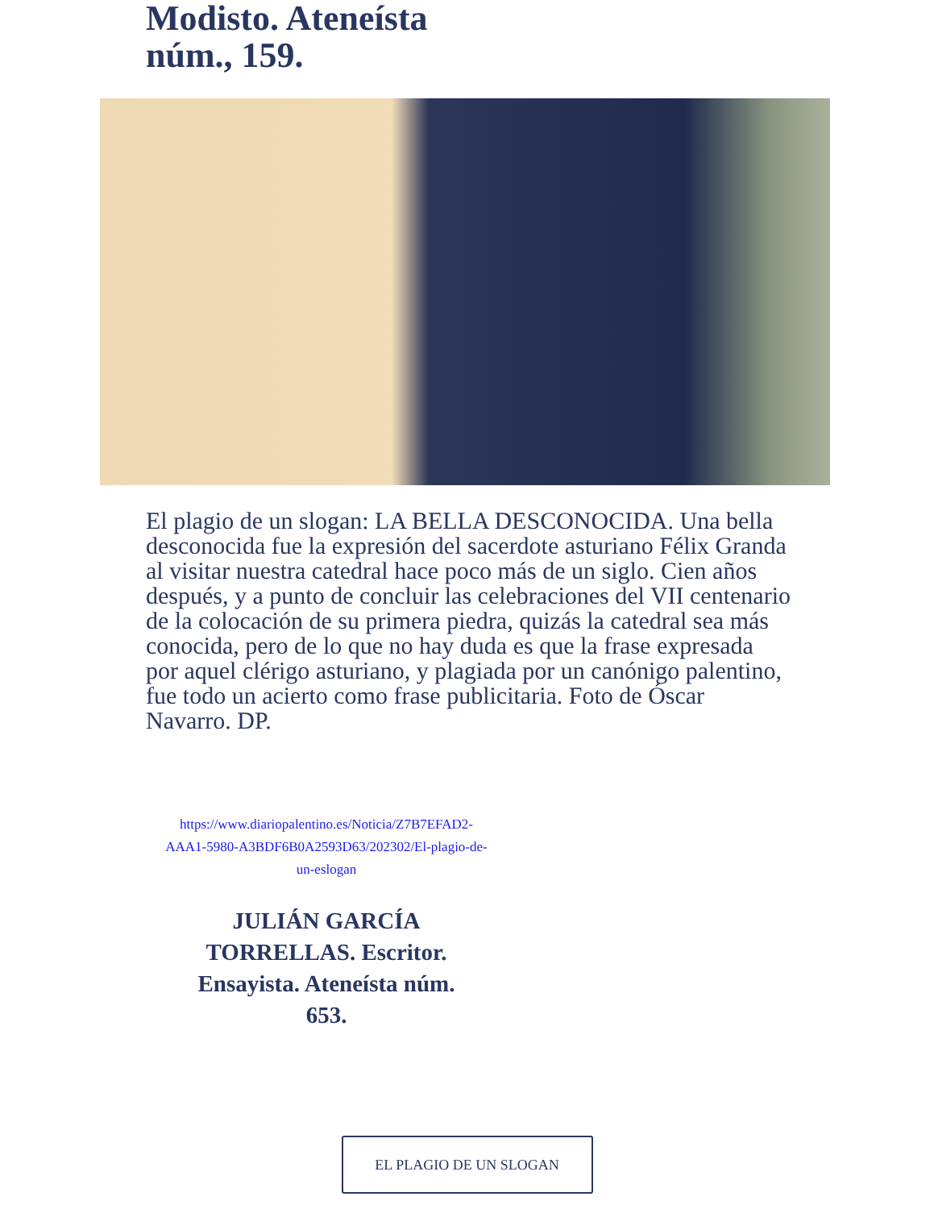Modisto. Ateneísta núm., 159.
El plagio de un slogan: LA BELLA DESCONOCIDA. Una bella desconocida fue la expresión del sacerdote asturiano Félix Granda al visitar nuestra catedral hace poco más de un siglo. Cien años después, y a punto de concluir las celebraciones del VII centenario de la colocación de su primera piedra, quizás la catedral sea más conocida, pero de lo que no hay duda es que la frase expresada por aquel clérigo asturiano, y plagiada por un canónigo palentino, fue todo un acierto como frase publicitaria. Foto de Óscar Navarro. DP.
https://www.diariopalentino.es/Noticia/Z7B7EFAD2-AAA1-5980-A3BDF6B0A2593D63/202302/El-plagio-de-un-eslogan
JULIÁN GARCÍA TORRELLAS. Escritor. Ensayista. Ateneísta núm. 653.
EL PLAGIO DE UN SLOGAN